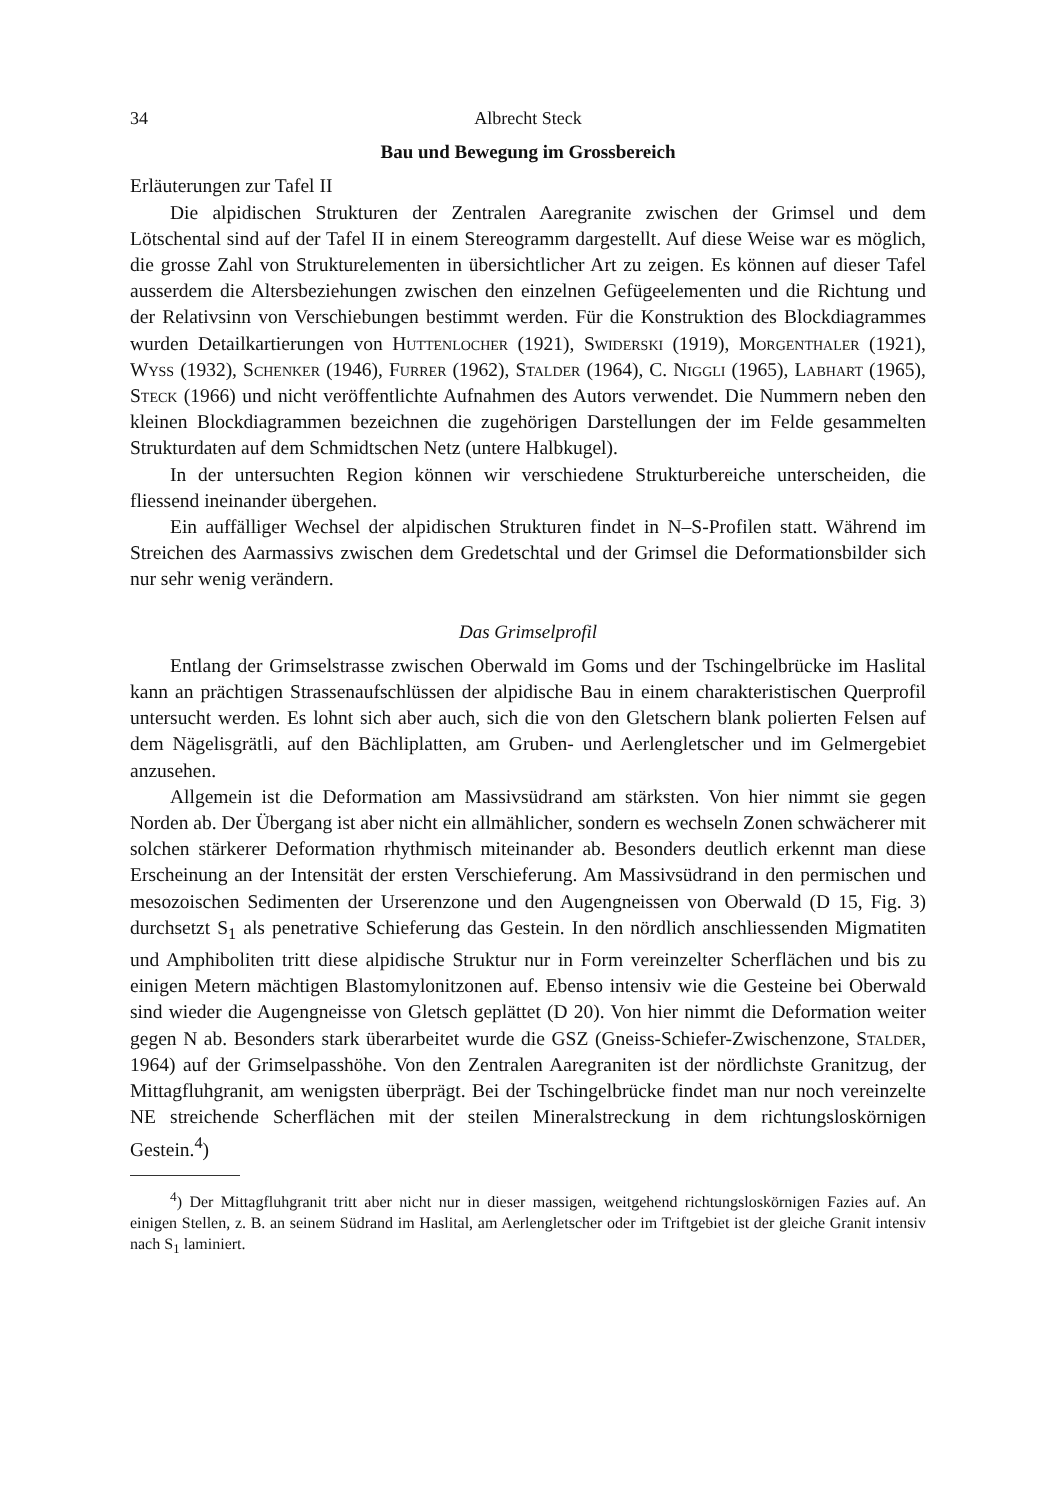34 Albrecht Steck
Bau und Bewegung im Grossbereich
Erläuterungen zur Tafel II
Die alpidischen Strukturen der Zentralen Aaregranite zwischen der Grimsel und dem Lötschental sind auf der Tafel II in einem Stereogramm dargestellt. Auf diese Weise war es möglich, die grosse Zahl von Strukturelementen in übersichtlicher Art zu zeigen. Es können auf dieser Tafel ausserdem die Altersbeziehungen zwischen den einzelnen Gefügeelementen und die Richtung und der Relativsinn von Verschiebungen bestimmt werden. Für die Konstruktion des Blockdiagrammes wurden Detailkartierungen von Huttenlocher (1921), Swiderski (1919), Morgenthaler (1921), Wyss (1932), Schenker (1946), Furrer (1962), Stalder (1964), C. Niggli (1965), Labhart (1965), Steck (1966) und nicht veröffentlichte Aufnahmen des Autors verwendet. Die Nummern neben den kleinen Blockdiagrammen bezeichnen die zugehörigen Darstellungen der im Felde gesammelten Strukturdaten auf dem Schmidtschen Netz (untere Halbkugel).
In der untersuchten Region können wir verschiedene Strukturbereiche unterscheiden, die fliessend ineinander übergehen.
Ein auffälliger Wechsel der alpidischen Strukturen findet in N–S-Profilen statt. Während im Streichen des Aarmassivs zwischen dem Gredetschtal und der Grimsel die Deformationsbilder sich nur sehr wenig verändern.
Das Grimselprofil
Entlang der Grimselstrasse zwischen Oberwald im Goms und der Tschingelbrücke im Haslital kann an prächtigen Strassenaufschlüssen der alpidische Bau in einem charakteristischen Querprofil untersucht werden. Es lohnt sich aber auch, sich die von den Gletschern blank polierten Felsen auf dem Nägelisgrätli, auf den Bächliplatten, am Gruben- und Aerlengletscher und im Gelmergebiet anzusehen.
Allgemein ist die Deformation am Massivsüdrand am stärksten. Von hier nimmt sie gegen Norden ab. Der Übergang ist aber nicht ein allmählicher, sondern es wechseln Zonen schwächerer mit solchen stärkerer Deformation rhythmisch miteinander ab. Besonders deutlich erkennt man diese Erscheinung an der Intensität der ersten Verschieferung. Am Massivsüdrand in den permischen und mesozoischen Sedimenten der Urserenzone und den Augengneissen von Oberwald (D 15, Fig. 3) durchsetzt S<sub>1</sub> als penetrative Schieferung das Gestein. In den nördlich anschliessenden Migmatiten und Amphiboliten tritt diese alpidische Struktur nur in Form vereinzelter Scherflächen und bis zu einigen Metern mächtigen Blastomylonitzonen auf. Ebenso intensiv wie die Gesteine bei Oberwald sind wieder die Augengneisse von Gletsch geplättet (D 20). Von hier nimmt die Deformation weiter gegen N ab. Besonders stark überarbeitet wurde die GSZ (Gneiss-Schiefer-Zwischenzone, Stalder, 1964) auf der Grimselpasshöhe. Von den Zentralen Aaregraniten ist der nördlichste Granitzug, der Mittagfluhgranit, am wenigsten überprägt. Bei der Tschingelbrücke findet man nur noch vereinzelte NE streichende Scherflächen mit der steilen Mineralstreckung in dem richtungsloskörnigen Gestein.<sup>4</sup>)
<sup>4</sup>) Der Mittagfluhgranit tritt aber nicht nur in dieser massigen, weitgehend richtungsloskörnigen Fazies auf. An einigen Stellen, z. B. an seinem Südrand im Haslital, am Aerlengletscher oder im Triftgebiet ist der gleiche Granit intensiv nach S<sub>1</sub> laminiert.